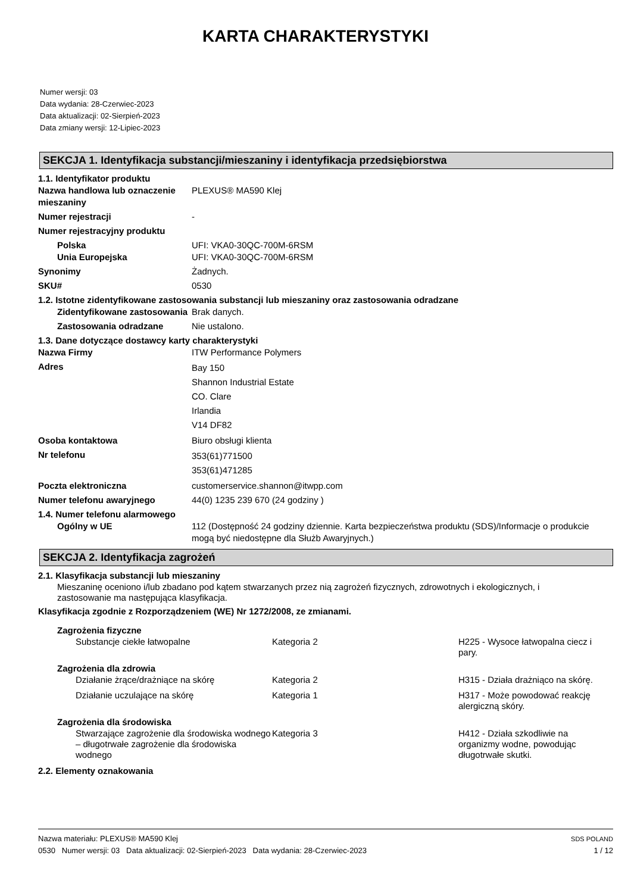KARTA CHARAKTERYSTYKI
Numer wersji: 03
Data wydania: 28-Czerwiec-2023
Data aktualizacji: 02-Sierpień-2023
Data zmiany wersji: 12-Lipiec-2023
SEKCJA 1. Identyfikacja substancji/mieszaniny i identyfikacja przedsiębiorstwa
1.1. Identyfikator produktu
Nazwa handlowa lub oznaczenie mieszaniny
PLEXUS® MA590 Klej
Numer rejestracji -
Numer rejestracyjny produktu
Polska
Unia Europejska
UFI: VKA0-30QC-700M-6RSM
UFI: VKA0-30QC-700M-6RSM
Synonimy Żadnych.
SKU# 0530
1.2. Istotne zidentyfikowane zastosowania substancji lub mieszaniny oraz zastosowania odradzane
Zidentyfikowane zastosowania
Brak danych.
Zastosowania odradzane Nie ustalono.
1.3. Dane dotyczące dostawcy karty charakterystyki
Nazwa Firmy ITW Performance Polymers
Adres
Bay 150
Shannon Industrial Estate
CO. Clare
Irlandia
V14 DF82
Osoba kontaktowa Biuro obsługi klienta
Nr telefonu
353(61)771500
353(61)471285
Poczta elektroniczna customerservice.shannon@itwpp.com
Numer telefonu awaryjnego 44(0) 1235 239 670 (24 godziny )
1.4. Numer telefonu alarmowego
Ogólny w UE 112 (Dostępność 24 godziny dziennie. Karta bezpieczeństwa produktu (SDS)/Informacje o produkcie mogą być niedostępne dla Służb Awaryjnych.)
SEKCJA 2. Identyfikacja zagrożeń
2.1. Klasyfikacja substancji lub mieszaniny
Mieszaninę oceniono i/lub zbadano pod kątem stwarzanych przez nią zagrożeń fizycznych, zdrowotnych i ekologicznych, i zastosowanie ma następująca klasyfikacja.
Klasyfikacja zgodnie z Rozporządzeniem (WE) Nr 1272/2008, ze zmianami.
Zagrożenia fizyczne
Substancje ciekłe łatwopalne Kategoria 2 H225 - Wysoce łatwopalna ciecz i pary.
Zagrożenia dla zdrowia
Działanie żrące/drażniące na skórę Kategoria 2 H315 - Działa drażniąco na skórę.
Działanie uczulające na skórę Kategoria 1 H317 - Może powodować reakcję alergiczną skóry.
Zagrożenia dla środowiska
Stwarzające zagrożenie dla środowiska wodnego – długotrwałe zagrożenie dla środowiska wodnego
Kategoria 3 H412 - Działa szkodliwie na organizmy wodne, powodując długotrwałe skutki.
2.2. Elementy oznakowania
Nazwa materiału: PLEXUS® MA590 Klej
0530 Numer wersji: 03 Data aktualizacji: 02-Sierpień-2023 Data wydania: 28-Czerwiec-2023
SDS POLAND
1 / 12